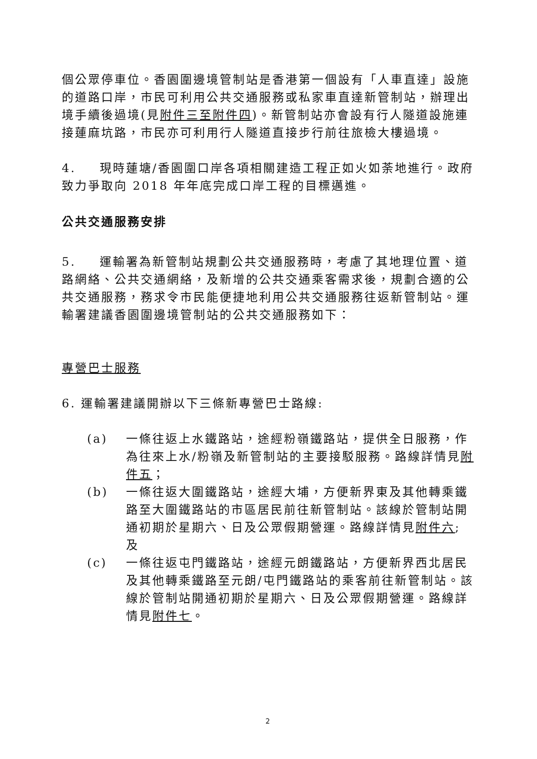個公眾停車位。香園圍邊境管制站是香港第一個設有「人車直達」設施的道路口岸，市民可利用公共交通服務或私家車直達新管制站，辦理出境手續後過境(見附件三至附件四)。新管制站亦會設有行人隧道設施連接蓮麻坑路，市民亦可利用行人隧道直接步行前往旅檢大樓過境。
4. 現時蓮塘/香園圍口岸各項相關建造工程正如火如荼地進行。政府致力爭取向 2018 年年底完成口岸工程的目標邁進。
公共交通服務安排
5. 運輸署為新管制站規劃公共交通服務時，考慮了其地理位置、道路網絡、公共交通網絡，及新增的公共交通乘客需求後，規劃合適的公共交通服務，務求令市民能便捷地利用公共交通服務往返新管制站。運輸署建議香園圍邊境管制站的公共交通服務如下：
專營巴士服務
6. 運輸署建議開辦以下三條新專營巴士路線:
(a) 一條往返上水鐵路站，途經粉嶺鐵路站，提供全日服務，作為往來上水/粉嶺及新管制站的主要接駁服務。路線詳情見附件五；
(b) 一條往返大圍鐵路站，途經大埔，方便新界東及其他轉乘鐵路至大圍鐵路站的市區居民前往新管制站。該線於管制站開通初期於星期六、日及公眾假期營運。路線詳情見附件六; 及
(c) 一條往返屯門鐵路站，途經元朗鐵路站，方便新界西北居民及其他轉乘鐵路至元朗/屯門鐵路站的乘客前往新管制站。該線於管制站開通初期於星期六、日及公眾假期營運。路線詳情見附件七。
2